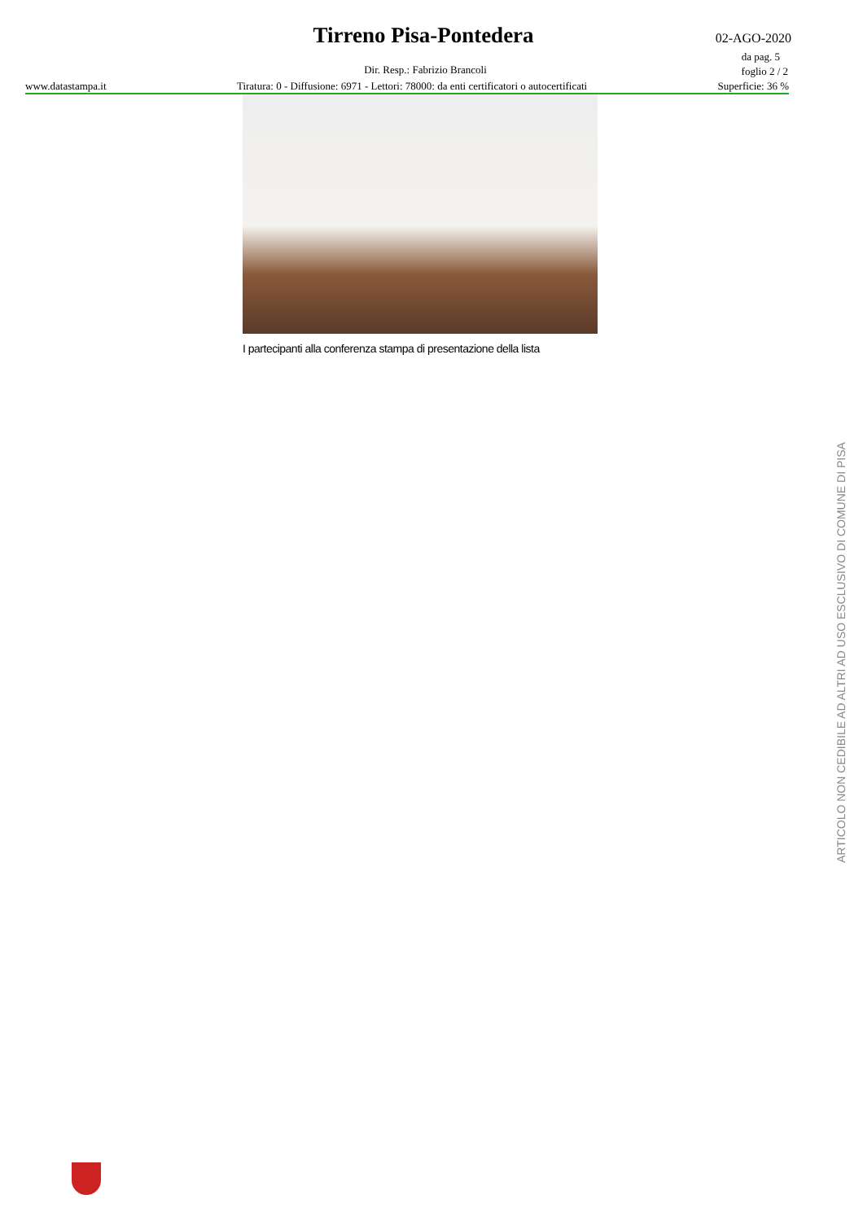Tirreno Pisa-Pontedera 02-AGO-2020
da pag. 5
foglio 2 / 2 Dir. Resp.: Fabrizio Brancoli
www.datastampa.it Tiratura: 0 - Diffusione: 6971 - Lettori: 78000: da enti certificatori o autocertificati Superficie: 36 %
I partecipanti alla conferenza stampa di presentazione della lista
ARTICOLO NON CEDIBILE AD ALTRI AD USO ESCLUSIVO DI COMUNE DI PISA